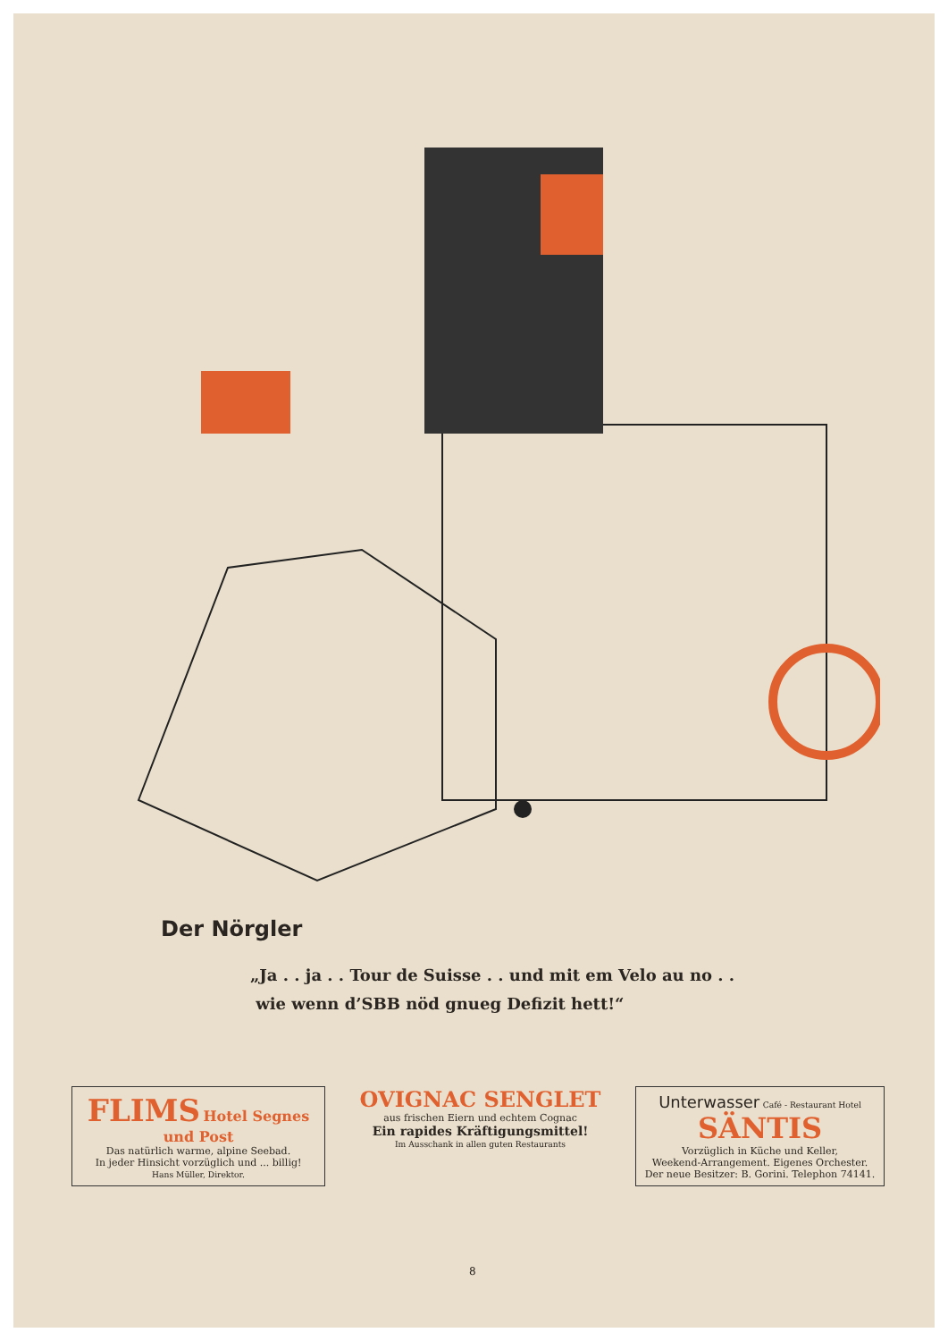Der Nörgler
„Ja . . ja . . Tour de Suisse . . und mit em Velo au no . .
wie wenn d’SBB nöd gnueg Defizit hett!“
FLIMS Hotel Segnes und Post
Das natürlich warme, alpine Seebad.
In jeder Hinsicht vorzüglich und ... billig!
Hans Müller, Direktor.
OVIGNAC SENGLET
aus frischen Eiern und echtem Cognac
Ein rapides Kräftigungsmittel!
Im Ausschank in allen guten Restaurants
Unterwasser Café - Restaurant Hotel
SÄNTIS
Vorzüglich in Küche und Keller,
Weekend-Arrangement. Eigenes Orchester.
Der neue Besitzer: B. Gorini. Telephon 74141.
8